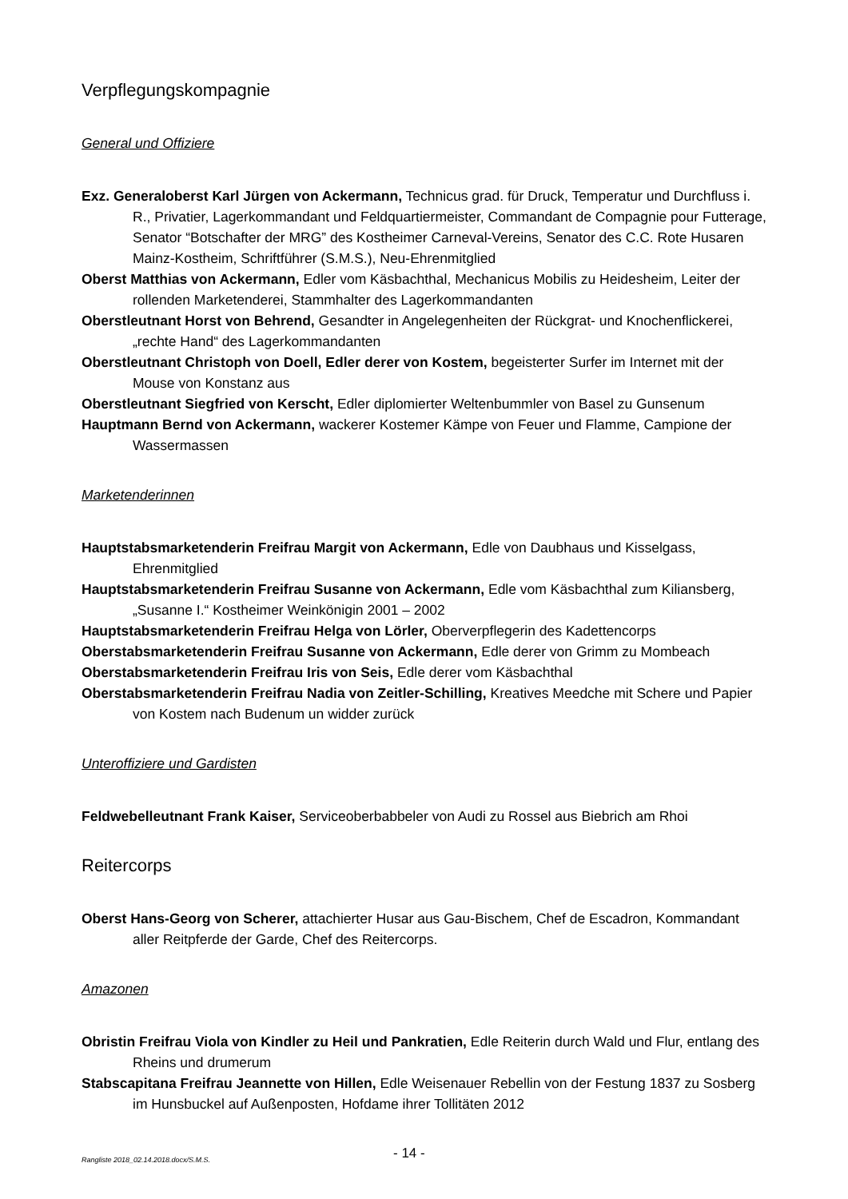Verpflegungskompagnie
General und Offiziere
Exz. Generaloberst Karl Jürgen von Ackermann, Technicus grad. für Druck, Temperatur und Durchfluss i. R., Privatier, Lagerkommandant und Feldquartiermeister, Commandant de Compagnie pour Futterage, Senator “Botschafter der MRG” des Kostheimer Carneval-Vereins, Senator des C.C. Rote Husaren Mainz-Kostheim, Schriftführer (S.M.S.), Neu-Ehrenmitglied
Oberst Matthias von Ackermann, Edler vom Käsbachthal, Mechanicus Mobilis zu Heidesheim, Leiter der rollenden Marketenderei, Stammhalter des Lagerkommandanten
Oberstleutnant Horst von Behrend, Gesandter in Angelegenheiten der Rückgrat- und Knochenflickerei, „rechte Hand“ des Lagerkommandanten
Oberstleutnant Christoph von Doell, Edler derer von Kostem, begeisterter Surfer im Internet mit der Mouse von Konstanz aus
Oberstleutnant Siegfried von Kerscht, Edler diplomierter Weltenbummler von Basel zu Gunsenum
Hauptmann Bernd von Ackermann, wackerer Kostemer Kämpe von Feuer und Flamme, Campione der Wassermassen
Marketenderinnen
Hauptstabsmarketenderin Freifrau Margit von Ackermann, Edle von Daubhaus und Kisselgass, Ehrenmitglied
Hauptstabsmarketenderin Freifrau Susanne von Ackermann, Edle vom Käsbachthal zum Kiliansberg, „Susanne I.“ Kostheimer Weinkönigin 2001 – 2002
Hauptstabsmarketenderin Freifrau Helga von Lörler, Oberverpflegerin des Kadettencorps
Oberstabsmarketenderin Freifrau Susanne von Ackermann, Edle derer von Grimm zu Mombeach
Oberstabsmarketenderin Freifrau Iris von Seis, Edle derer vom Käsbachthal
Oberstabsmarketenderin Freifrau Nadia von Zeitler-Schilling, Kreatives Meedche mit Schere und Papier von Kostem nach Budenum un widder zurück
Unteroffiziere und Gardisten
Feldwebelleutnant Frank Kaiser, Serviceoberbabbeler von Audi zu Rossel aus Biebrich am Rhoi
Reitercorps
Oberst Hans-Georg von Scherer, attachierter Husar aus Gau-Bischem, Chef de Escadron, Kommandant aller Reitpferde der Garde, Chef des Reitercorps.
Amazonen
Obristin Freifrau Viola von Kindler zu Heil und Pankratien, Edle Reiterin durch Wald und Flur, entlang des Rheins und drumerum
Stabscapitana Freifrau Jeannette von Hillen, Edle Weisenauer Rebellin von der Festung 1837 zu Sosberg im Hunsbuckel auf Außenposten, Hofdame ihrer Tollitäten 2012
Rangliste 2018_02.14.2018.docx/S.M.S. - 14 -